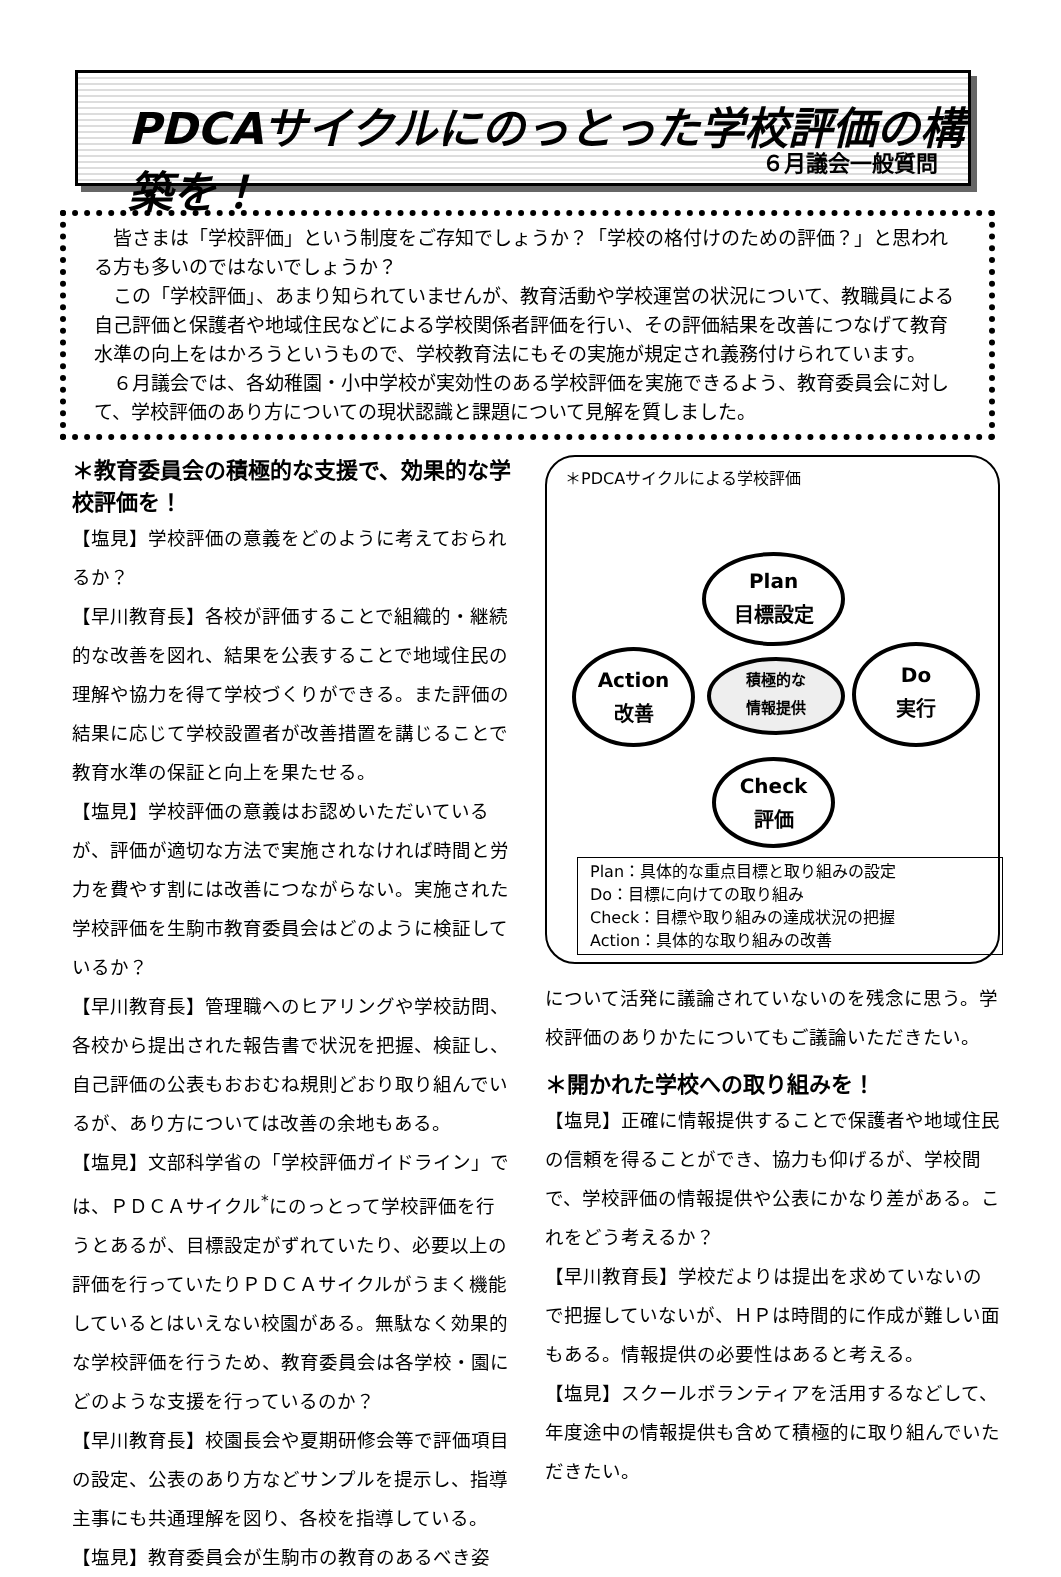PDCAサイクルにのっとった学校評価の構築を！
６月議会一般質問
皆さまは「学校評価」という制度をご存知でしょうか？「学校の格付けのための評価？」と思われる方も多いのではないでしょうか？
この「学校評価」、あまり知られていませんが、教育活動や学校運営の状況について、教職員による自己評価と保護者や地域住民などによる学校関係者評価を行い、その評価結果を改善につなげて教育水準の向上をはかろうというもので、学校教育法にもその実施が規定され義務付けられています。
６月議会では、各幼稚園・小中学校が実効性のある学校評価を実施できるよう、教育委員会に対して、学校評価のあり方についての現状認識と課題について見解を質しました。
＊教育委員会の積極的な支援で、効果的な学校評価を！
【塩見】学校評価の意義をどのように考えておられるか？
【早川教育長】各校が評価することで組織的・継続的な改善を図れ、結果を公表することで地域住民の理解や協力を得て学校づくりができる。また評価の結果に応じて学校設置者が改善措置を講じることで教育水準の保証と向上を果たせる。
【塩見】学校評価の意義はお認めいただいているが、評価が適切な方法で実施されなければ時間と労力を費やす割には改善につながらない。実施された学校評価を生駒市教育委員会はどのように検証しているか？
【早川教育長】管理職へのヒアリングや学校訪問、各校から提出された報告書で状況を把握、検証し、自己評価の公表もおおむね規則どおり取り組んでいるが、あり方については改善の余地もある。
【塩見】文部科学省の「学校評価ガイドライン」では、ＰＤＣＡサイクル<sup>*</sup>にのっとって学校評価を行うとあるが、目標設定がずれていたり、必要以上の評価を行っていたりＰＤＣＡサイクルがうまく機能しているとはいえない校園がある。無駄なく効果的な学校評価を行うため、教育委員会は各学校・園にどのような支援を行っているのか？
【早川教育長】校園長会や夏期研修会等で評価項目の設定、公表のあり方などサンプルを提示し、指導主事にも共通理解を図り、各校を指導している。
【塩見】教育委員会が生駒市の教育のあるべき姿
＊PDCAサイクルによる学校評価
Plan
目標設定
Action
改善
積極的な
情報提供
Do
実行
Check
評価
Plan：具体的な重点目標と取り組みの設定
Do：目標に向けての取り組み
Check：目標や取り組みの達成状況の把握
Action：具体的な取り組みの改善
について活発に議論されていないのを残念に思う。学校評価のありかたについてもご議論いただきたい。
＊開かれた学校への取り組みを！
【塩見】正確に情報提供することで保護者や地域住民の信頼を得ることができ、協力も仰げるが、学校間で、学校評価の情報提供や公表にかなり差がある。これをどう考えるか？
【早川教育長】学校だよりは提出を求めていないので把握していないが、ＨＰは時間的に作成が難しい面もある。情報提供の必要性はあると考える。
【塩見】スクールボランティアを活用するなどして、年度途中の情報提供も含めて積極的に取り組んでいただきたい。